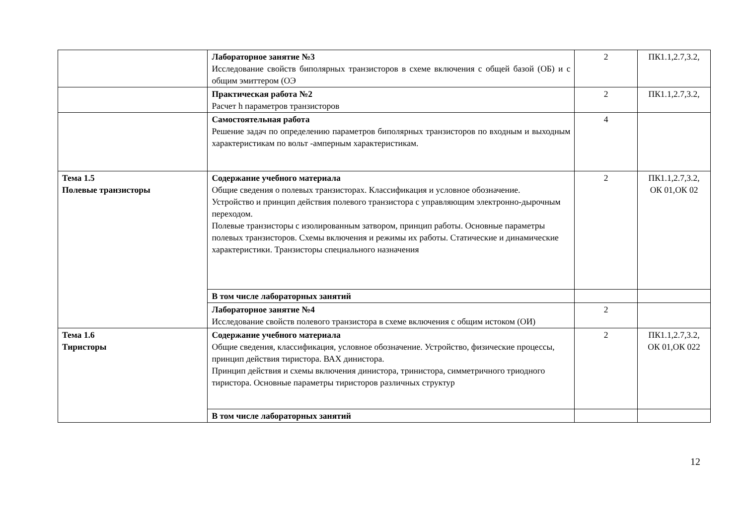| | Лабораторное занятие №3 Исследование свойств биполярных транзисторов в схеме включения с общей базой (ОБ) и с общим эмиттером (ОЭ | 2 | ПК1.1,2.7,3.2, |
| | Практическая работа №2 Расчет h параметров транзисторов | 2 | ПК1.1,2.7,3.2, |
| | Самостоятельная работа Решение задач по определению параметров биполярных транзисторов по входным и выходным характеристикам по вольт -амперным характеристикам. | 4 | |
| Тема 1.5 Полевые транзисторы | Содержание учебного материала Общие сведения о полевых транзисторах. Классификация и условное обозначение. Устройство и принцип действия полевого транзистора с управляющим электронно-дырочным переходом. Полевые транзисторы с изолированным затвором, принцип работы. Основные параметры полевых транзисторов. Схемы включения и режимы их работы. Статические и динамические характеристики. Транзисторы специального назначения | 2 | ПК1.1,2.7,3.2, ОК 01,ОК 02 |
| | В том числе лабораторных занятий | | |
| | Лабораторное занятие №4 Исследование свойств полевого транзистора в схеме включения с общим истоком (ОИ) | 2 | |
| Тема 1.6 Тиристоры | Содержание учебного материала Общие сведения, классификация, условное обозначение. Устройство, физические процессы, принцип действия тиристора. ВАХ динистора. Принцип действия и схемы включения динистора, тринистора, симметричного триодного тиристора. Основные параметры тиристоров различных структур | 2 | ПК1.1,2.7,3.2, ОК 01,ОК 022 |
| | В том числе лабораторных занятий | | |
12